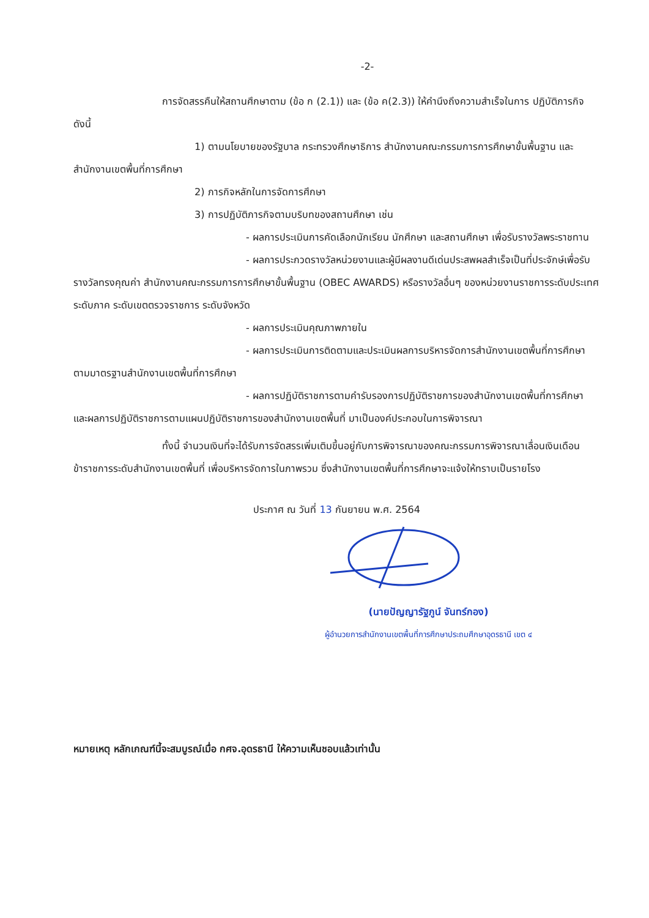-2-
การจัดสรรคืนให้สถานศึกษาตาม (ข้อ ก (2.1)) และ (ข้อ ค(2.3)) ให้คำนึงถึงความสำเร็จในการ ปฏิบัติภารกิจ ดังนี้
1) ตามนโยบายของรัฐบาล กระทรวงศึกษาธิการ สำนักงานคณะกรรมการการศึกษาขั้นพื้นฐาน และสำนักงานเขตพื้นที่การศึกษา
2) ภารกิจหลักในการจัดการศึกษา
3) การปฏิบัติภารกิจตามบริบทของสถานศึกษา เช่น
- ผลการประเมินการคัดเลือกนักเรียน นักศึกษา และสถานศึกษา เพื่อรับรางวัลพระราชทาน
- ผลการประกวดรางวัลหน่วยงานและผู้มีผลงานดีเด่นประสพผลสำเร็จเป็นที่ประจักษ์เพื่อรับรางวัลทรงคุณค่า สำนักงานคณะกรรมการการศึกษาขั้นพื้นฐาน (OBEC AWARDS) หรือรางวัลอื่นๆ ของหน่วยงานราชการระดับประเทศ ระดับภาค ระดับเขตตรวจราชการ ระดับจังหวัด
- ผลการประเมินคุณภาพภายใน
- ผลการประเมินการติดตามและประเมินผลการบริหารจัดการสำนักงานเขตพื้นที่การศึกษาตามมาตรฐานสำนักงานเขตพื้นที่การศึกษา
- ผลการปฏิบัติราชการตามคำรับรองการปฏิบัติราชการของสำนักงานเขตพื้นที่การศึกษา และผลการปฏิบัติราชการตามแผนปฏิบัติราชการของสำนักงานเขตพื้นที่ มาเป็นองค์ประกอบในการพิจารณา
ทั้งนี้ จำนวนเงินที่จะได้รับการจัดสรรเพิ่มเติมขึ้นอยู่กับการพิจารณาของคณะกรรมการพิจารณาเลื่อนเงินเดือนข้าราชการระดับสำนักงานเขตพื้นที่ เพื่อบริหารจัดการในภาพรวม ซึ่งสำนักงานเขตพื้นที่การศึกษาจะแจ้งให้ทราบเป็นรายโรง
ประกาศ ณ วันที่ 13 กันยายน พ.ศ. 2564
(นายปัญญารัฐภูน์ จันทร์กอง)
ผู้อำนวยการสำนักงานเขตพื้นที่การศึกษาประถมศึกษาอุดรธานี เขต ๔
หมายเหตุ หลักเกณฑ์นี้จะสมบูรณ์เมื่อ กศจ.อุดรธานี ให้ความเห็นชอบแล้วเท่านั้น